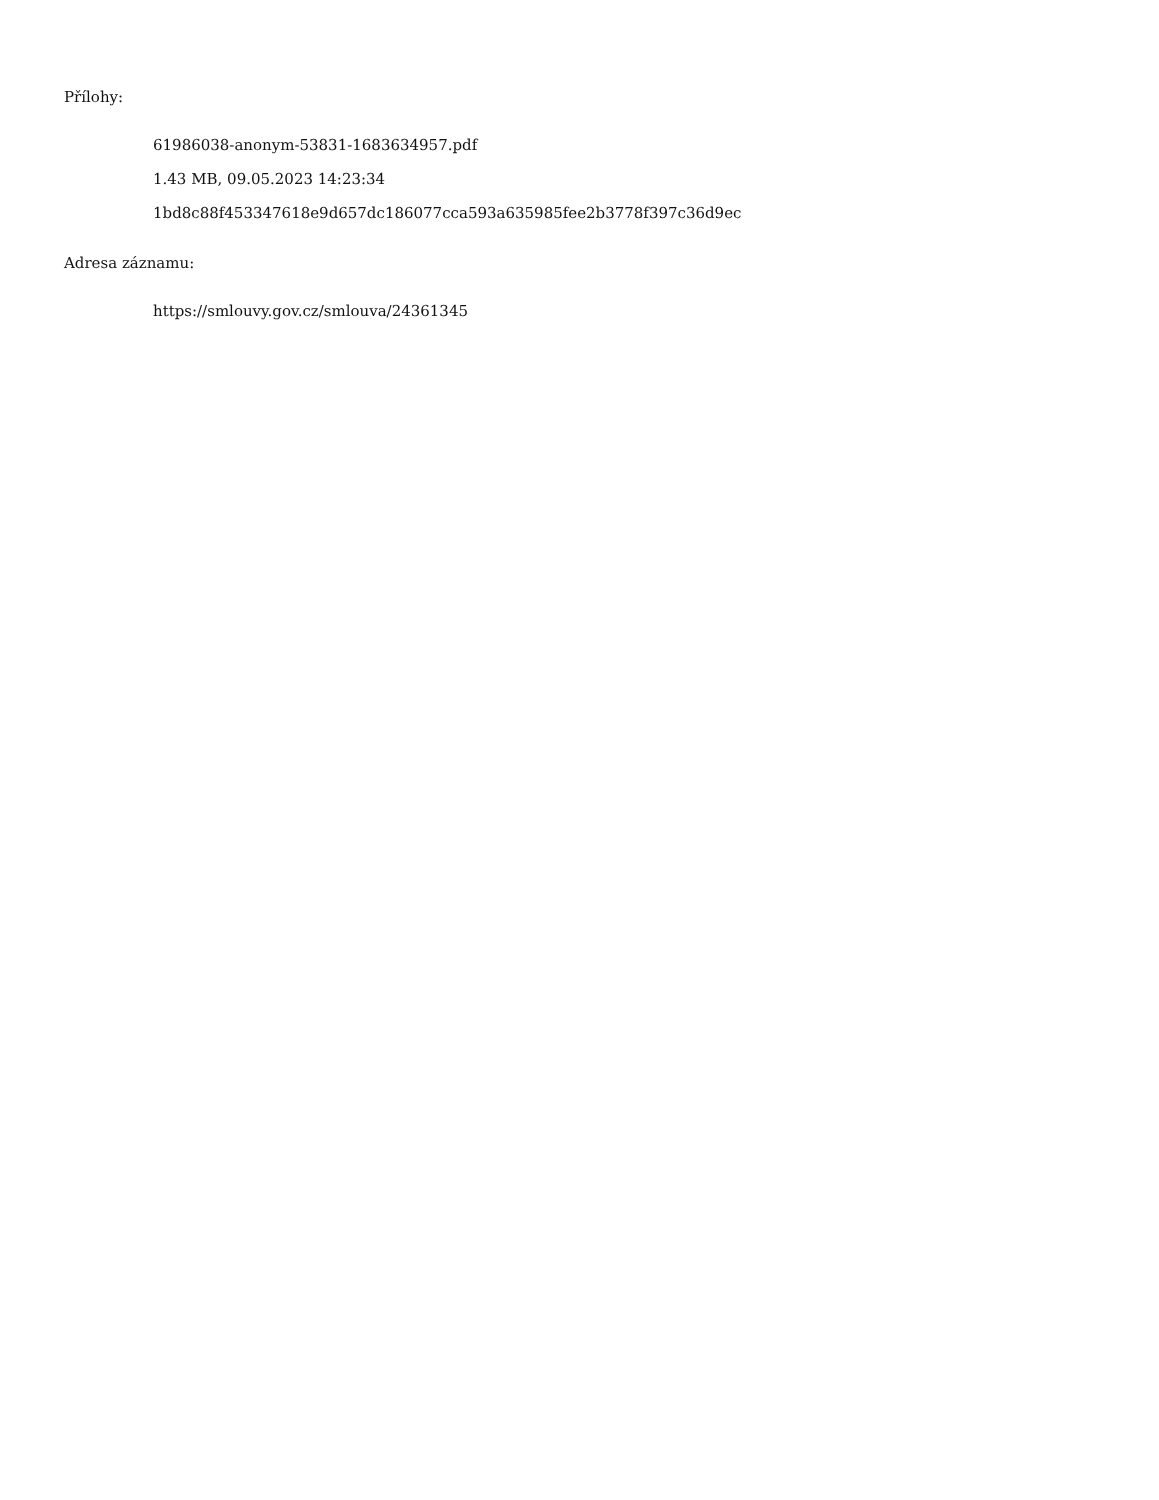Přílohy:
61986038-anonym-53831-1683634957.pdf
1.43 MB, 09.05.2023 14:23:34
1bd8c88f453347618e9d657dc186077cca593a635985fee2b3778f397c36d9ec
Adresa záznamu:
https://smlouvy.gov.cz/smlouva/24361345